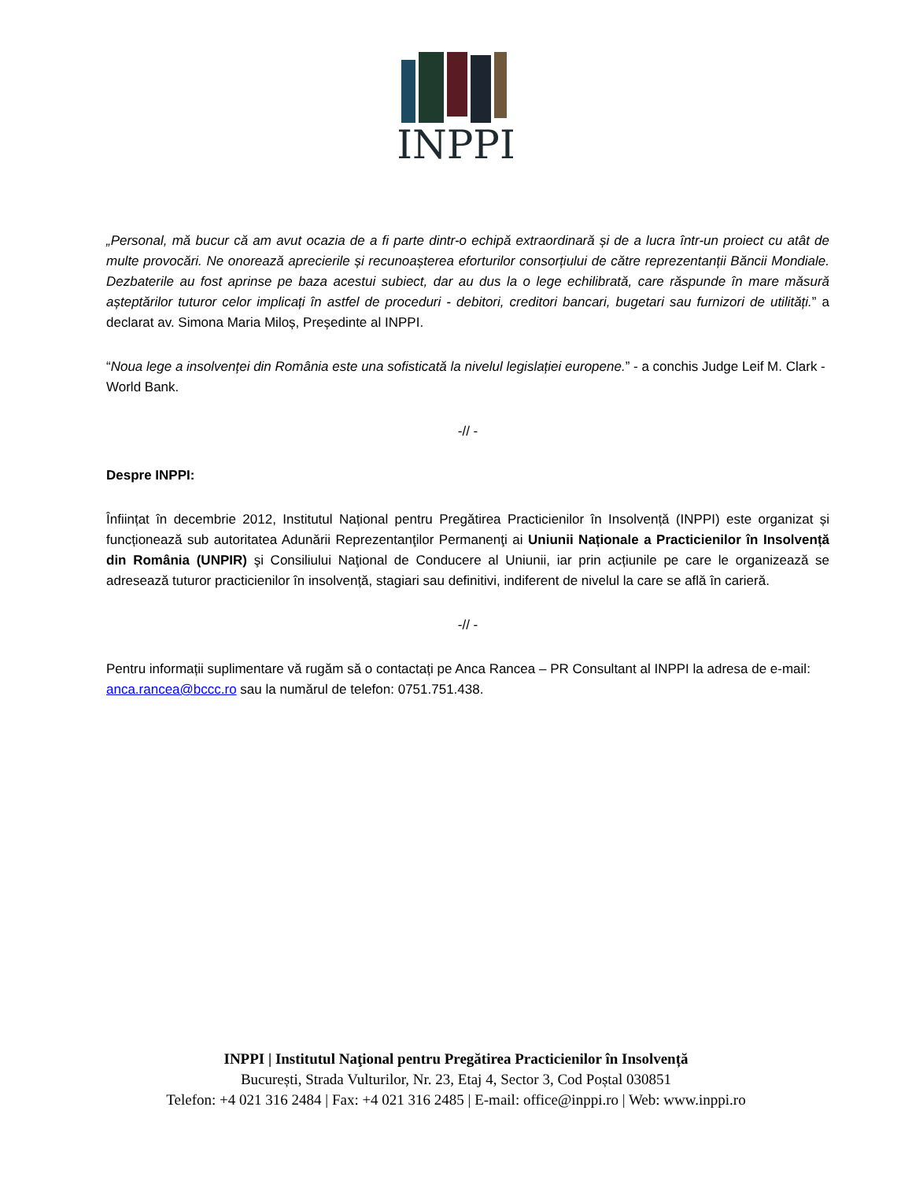INPPI
„Personal, mă bucur că am avut ocazia de a fi parte dintr-o echipă extraordinară și de a lucra într-un proiect cu atât de multe provocări. Ne onorează aprecierile și recunoașterea eforturilor consorțiului de către reprezentanții Băncii Mondiale. Dezbaterile au fost aprinse pe baza acestui subiect, dar au dus la o lege echilibrată, care răspunde în mare măsură așteptărilor tuturor celor implicați în astfel de proceduri - debitori, creditori bancari, bugetari sau furnizori de utilități.” a declarat av. Simona Maria Miloș, Președinte al INPPI.
“Noua lege a insolvenței din România este una sofisticată la nivelul legislației europene.” - a conchis Judge Leif M. Clark - World Bank.
-// -
Despre INPPI:
Înființat în decembrie 2012, Institutul Național pentru Pregătirea Practicienilor în Insolvență (INPPI) este organizat și funcționează sub autoritatea Adunării Reprezentanţilor Permanenţi ai Uniunii Naționale a Practicienilor în Insolvență din România (UNPIR) şi Consiliului Naţional de Conducere al Uniunii, iar prin acțiunile pe care le organizează se adresează tuturor practicienilor în insolvență, stagiari sau definitivi, indiferent de nivelul la care se află în carieră.
-// -
Pentru informații suplimentare vă rugăm să o contactați pe Anca Rancea – PR Consultant al INPPI la adresa de e-mail: anca.rancea@bccc.ro sau la numărul de telefon: 0751.751.438.
INPPI | Institutul Naţional pentru Pregătirea Practicienilor în Insolvență
București, Strada Vulturilor, Nr. 23, Etaj 4, Sector 3, Cod Poștal 030851
Telefon: +4 021 316 2484 | Fax: +4 021 316 2485 | E-mail: office@inppi.ro | Web: www.inppi.ro